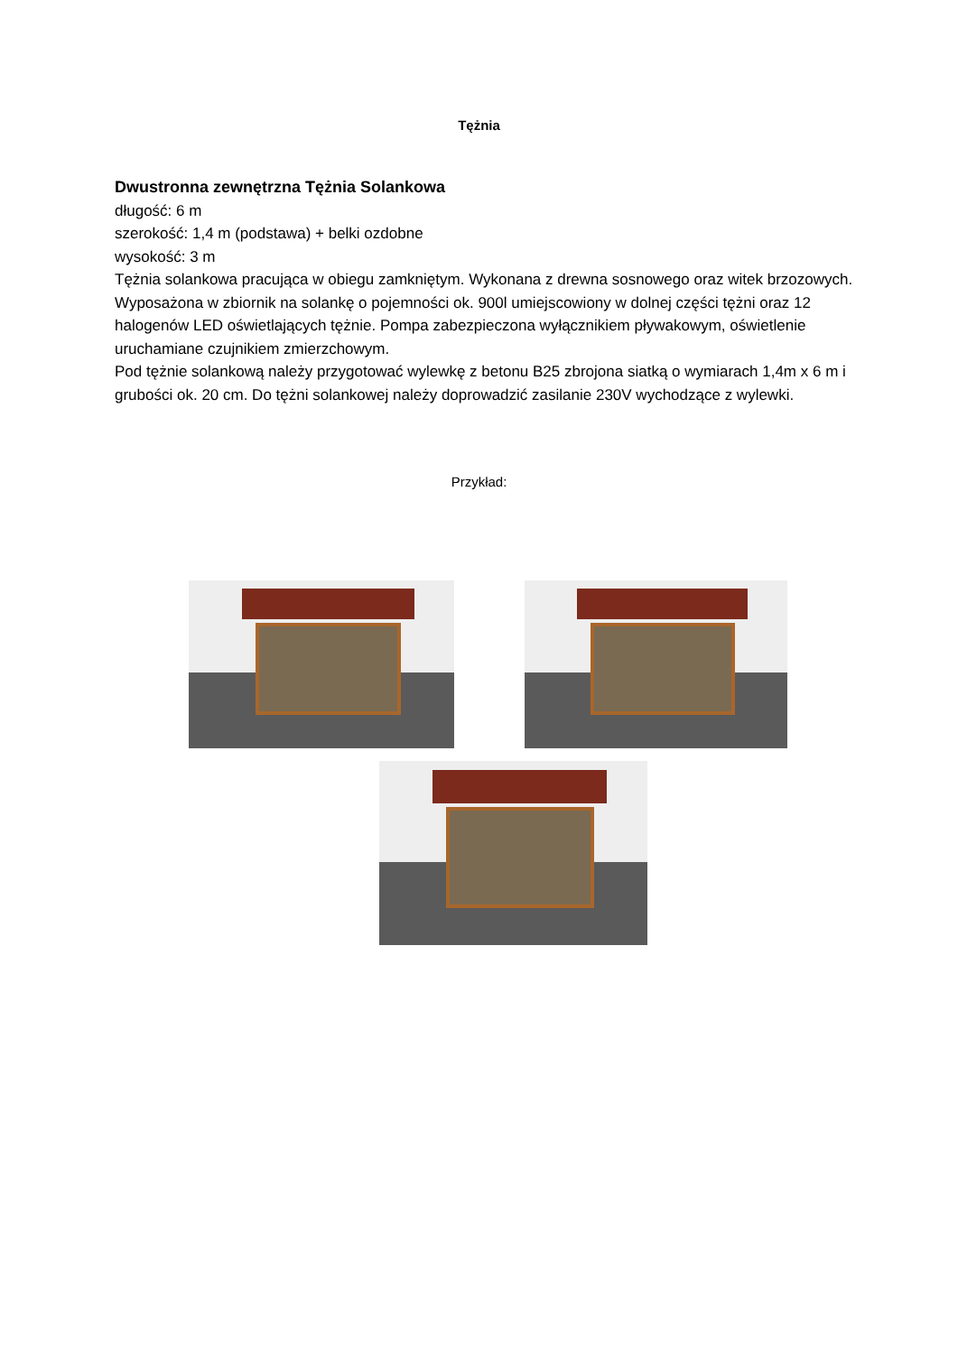Tężnia
Dwustronna zewnętrzna Tężnia Solankowa
długość: 6 m
szerokość: 1,4 m (podstawa) + belki ozdobne
wysokość: 3 m
Tężnia solankowa pracująca w obiegu zamkniętym. Wykonana z drewna sosnowego oraz witek brzozowych. Wyposażona w zbiornik na solankę o pojemności ok. 900l umiejscowiony w dolnej części tężni oraz 12 halogenów LED oświetlających tężnie. Pompa zabezpieczona wyłącznikiem pływakowym, oświetlenie uruchamiane czujnikiem zmierzchowym.
Pod tężnie solankową należy przygotować wylewkę z betonu B25 zbrojona siatką o wymiarach 1,4m x 6 m i grubości ok. 20 cm. Do tężni solankowej należy doprowadzić zasilanie 230V wychodzące z wylewki.
Przykład: